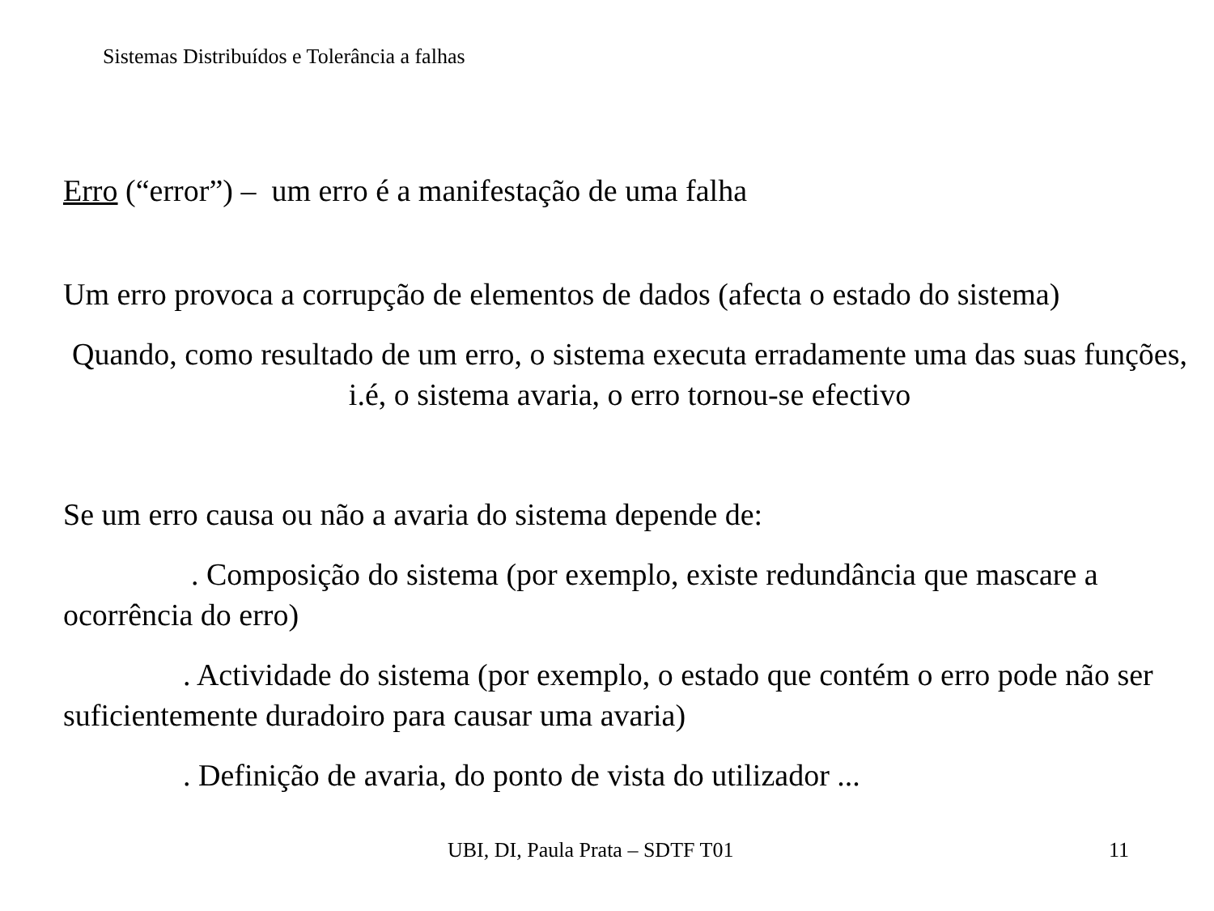Sistemas Distribuídos e Tolerância a falhas
Erro (“error”) – um erro é a manifestação de uma falha
Um erro provoca a corrupção de elementos de dados (afecta o estado do sistema)
Quando, como resultado de um erro, o sistema executa erradamente uma das suas funções, i.é, o sistema avaria, o erro tornou-se efectivo
Se um erro causa ou não a avaria do sistema depende de:
. Composição do sistema (por exemplo, existe redundância que mascare a ocorrência do erro)
. Actividade do sistema (por exemplo, o estado que contém o erro pode não ser suficientemente duradoiro para causar uma avaria)
. Definição de avaria, do ponto de vista do utilizador ...
UBI, DI, Paula Prata – SDTF T01 11